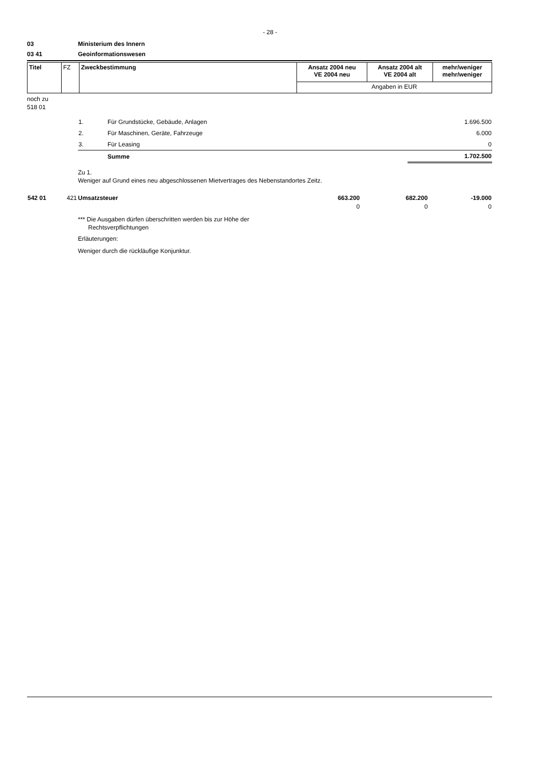- 28 -
03 Ministerium des Innern
03 41 Geoinformationswesen
| Titel | FZ | Zweckbestimmung | Ansatz 2004 neu VE 2004 neu | Ansatz 2004 alt VE 2004 alt | mehr/weniger mehr/weniger |
| | | | Angaben in EUR | | |
noch zu
518 01
| 1. | Für Grundstücke, Gebäude, Anlagen | 1.696.500 |
| 2. | Für Maschinen, Geräte, Fahrzeuge | 6.000 |
| 3. | Für Leasing | 0 |
| | Summe | 1.702.500 |
Zu 1.
Weniger auf Grund eines neu abgeschlossenen Mietvertrages des Nebenstandortes Zeitz.
| 542 01 | 421 | Umsatzsteuer | 663.200 | 682.200 | -19.000 |
| | | | 0 | 0 | 0 |
*** Die Ausgaben dürfen überschritten werden bis zur Höhe der
Rechtsverpflichtungen
Erläuterungen:
Weniger durch die rückläufige Konjunktur.